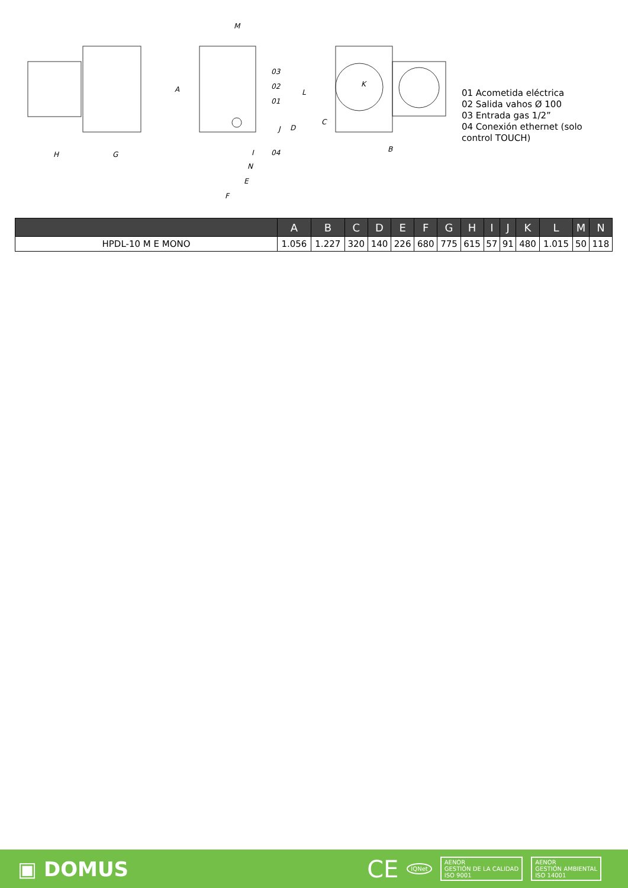H
G
A
M
03
02
01
04
L
D
J
I
N
E
F
C
K
B
01 Acometida eléctrica
02 Salida vahos Ø 100
03 Entrada gas 1/2”
04 Conexión ethernet (solo control TOUCH)
| | A | B | C | D | E | F | G | H | I | J | K | L | M | N |
| --- | --- | --- | --- | --- | --- | --- | --- | --- | --- | --- | --- | --- | --- | --- |
| HPDL-10 M E MONO | 1.056 | 1.227 | 320 | 140 | 226 | 680 | 775 | 615 | 57 | 91 | 480 | 1.015 | 50 | 118 |
▣ DOMUS
CE IQNet AENOR
GESTIÓN DE LA CALIDAD
ISO 9001 AENOR
GESTIÓN AMBIENTAL
ISO 14001